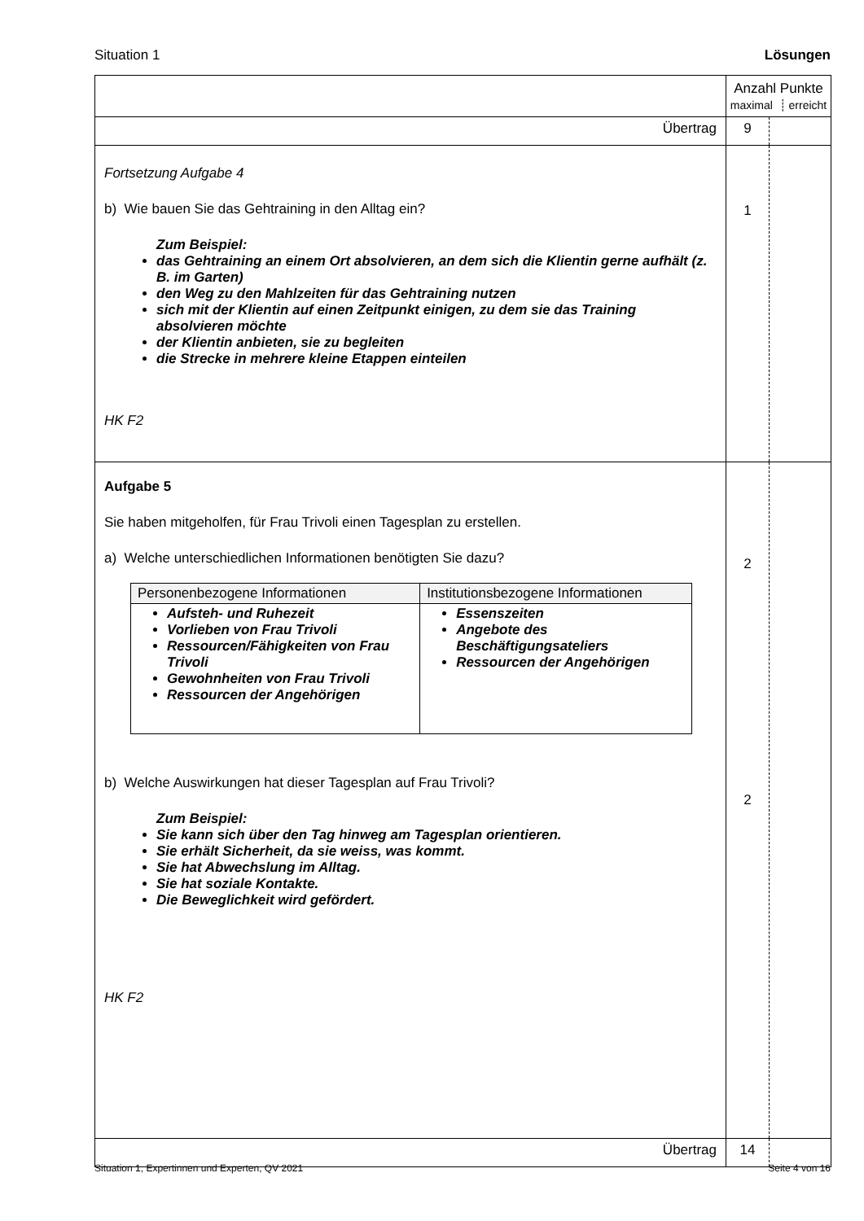Situation 1 Lösungen
| | Anzahl Punkte maximal ┊ erreicht | |
| Übertrag | 9 | |
| Fortsetzung Aufgabe 4 b) Wie bauen Sie das Gehtraining in den Alltag ein? Zum Beispiel: das Gehtraining an einem Ort absolvieren, an dem sich die Klientin gerne aufhält (z. B. im Garten) den Weg zu den Mahlzeiten für das Gehtraining nutzen sich mit der Klientin auf einen Zeitpunkt einigen, zu dem sie das Training absolvieren möchte der Klientin anbieten, sie zu begleiten die Strecke in mehrere kleine Etappen einteilen HK F2 | 1 | |
| Aufgabe 5 Sie haben mitgeholfen, für Frau Trivoli einen Tagesplan zu erstellen. a) Welche unterschiedlichen Informationen benötigten Sie dazu? / Personenbezogene Informationen / Institutionsbezogene Informationen / / --- / --- / / Aufsteh- und Ruhezeit Vorlieben von Frau Trivoli Ressourcen/Fähigkeiten von Frau Trivoli Gewohnheiten von Frau Trivoli Ressourcen der Angehörigen / Essenszeiten Angebote des Beschäftigungsateliers Ressourcen der Angehörigen / b) Welche Auswirkungen hat dieser Tagesplan auf Frau Trivoli? Zum Beispiel: Sie kann sich über den Tag hinweg am Tagesplan orientieren. Sie erhält Sicherheit, da sie weiss, was kommt. Sie hat Abwechslung im Alltag. Sie hat soziale Kontakte. Die Beweglichkeit wird gefördert. HK F2 | 2 2 | |
| Übertrag | 14 | |
Situation 1, Expertinnen und Experten, QV 2021 Seite 4 von 16